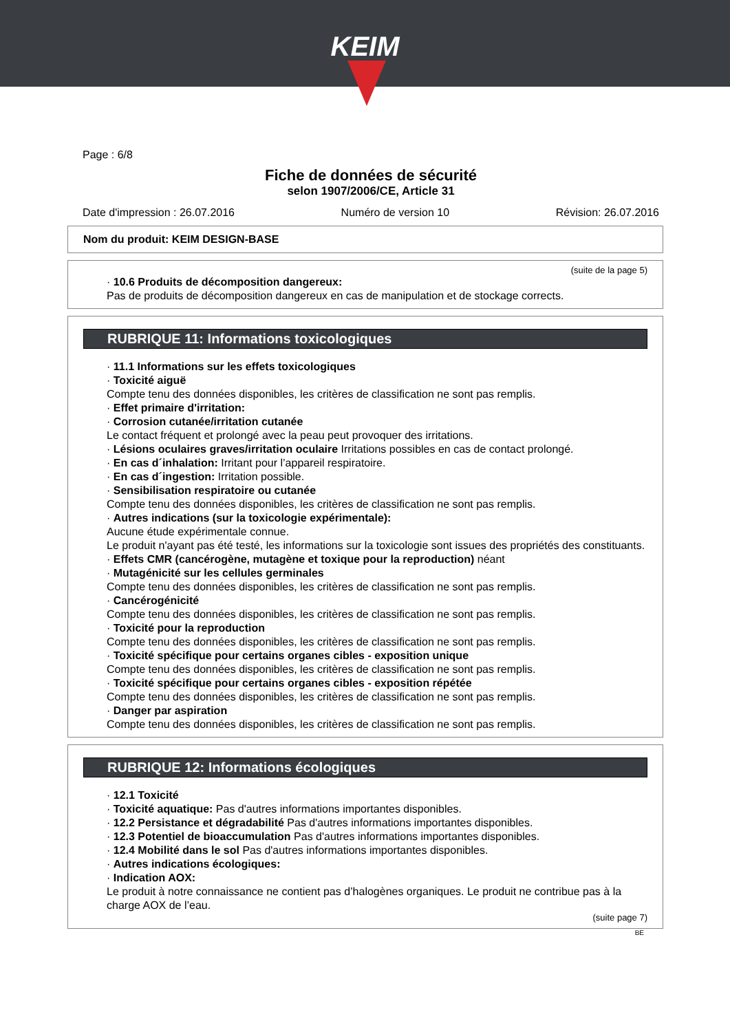KEIM
Page : 6/8
Fiche de données de sécurité
selon 1907/2006/CE, Article 31
Date d'impression : 26.07.2016 Numéro de version 10 Révision: 26.07.2016
Nom du produit: KEIM DESIGN-BASE
(suite de la page 5)
· 10.6 Produits de décomposition dangereux:
Pas de produits de décomposition dangereux en cas de manipulation et de stockage corrects.
RUBRIQUE 11: Informations toxicologiques
· 11.1 Informations sur les effets toxicologiques
· Toxicité aiguë
Compte tenu des données disponibles, les critères de classification ne sont pas remplis.
· Effet primaire d'irritation:
· Corrosion cutanée/irritation cutanée
Le contact fréquent et prolongé avec la peau peut provoquer des irritations.
· Lésions oculaires graves/irritation oculaire Irritations possibles en cas de contact prolongé.
· En cas d´inhalation: Irritant pour l’appareil respiratoire.
· En cas d´ingestion: Irritation possible.
· Sensibilisation respiratoire ou cutanée
Compte tenu des données disponibles, les critères de classification ne sont pas remplis.
· Autres indications (sur la toxicologie expérimentale):
Aucune étude expérimentale connue.
Le produit n'ayant pas été testé, les informations sur la toxicologie sont issues des propriétés des constituants.
· Effets CMR (cancérogène, mutagène et toxique pour la reproduction) néant
· Mutagénicité sur les cellules germinales
Compte tenu des données disponibles, les critères de classification ne sont pas remplis.
· Cancérogénicité
Compte tenu des données disponibles, les critères de classification ne sont pas remplis.
· Toxicité pour la reproduction
Compte tenu des données disponibles, les critères de classification ne sont pas remplis.
· Toxicité spécifique pour certains organes cibles - exposition unique
Compte tenu des données disponibles, les critères de classification ne sont pas remplis.
· Toxicité spécifique pour certains organes cibles - exposition répétée
Compte tenu des données disponibles, les critères de classification ne sont pas remplis.
· Danger par aspiration
Compte tenu des données disponibles, les critères de classification ne sont pas remplis.
RUBRIQUE 12: Informations écologiques
· 12.1 Toxicité
· Toxicité aquatique: Pas d'autres informations importantes disponibles.
· 12.2 Persistance et dégradabilité Pas d'autres informations importantes disponibles.
· 12.3 Potentiel de bioaccumulation Pas d'autres informations importantes disponibles.
· 12.4 Mobilité dans le sol Pas d'autres informations importantes disponibles.
· Autres indications écologiques:
· Indication AOX:
Le produit à notre connaissance ne contient pas d’halogènes organiques. Le produit ne contribue pas à la charge AOX de l’eau.
(suite page 7)
BE